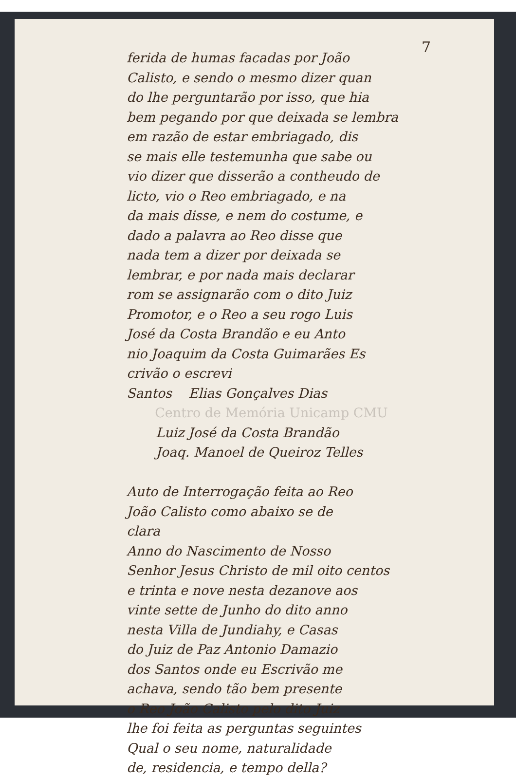7
ferida de humas facadas por João
Calisto, e sendo o mesmo dizer quan
do lhe perguntarão por isso, que hia
bem pegando por que deixada se lembra
em razão de estar embriagado, dis
se mais elle testemunha que sabe ou
vio dizer que disserão a contheudo de
licto, vio o Reo embriagado, e na
da mais disse, e nem do costume, e
dado a palavra ao Reo disse que
nada tem a dizer por deixada se
lembrar, e por nada mais declarar
rom se assignarão com o dito Juiz
Promotor, e o Reo a seu rogo Luis
José da Costa Brandão e eu Anto
nio Joaquim da Costa Guimarães Es
crivão o escrevi
Santos Elias Gonçalves Dias
Centro de Memória Unicamp CMU
Luiz José da Costa Brandão
Joaq. Manoel de Queiroz Telles
Auto de Interrogação feita ao Reo
João Calisto como abaixo se de
clara
Anno do Nascimento de Nosso
Senhor Jesus Christo de mil oito centos
e trinta e nove nesta dezanove aos
vinte sette de Junho do dito anno
nesta Villa de Jundiahy, e Casas
do Juiz de Paz Antonio Damazio
dos Santos onde eu Escrivão me
achava, sendo tão bem presente
o Reo João Calisto pelo dito Juiz
lhe foi feita as perguntas seguintes
Qual o seu nome, naturalidade
de, residencia, e tempo della?